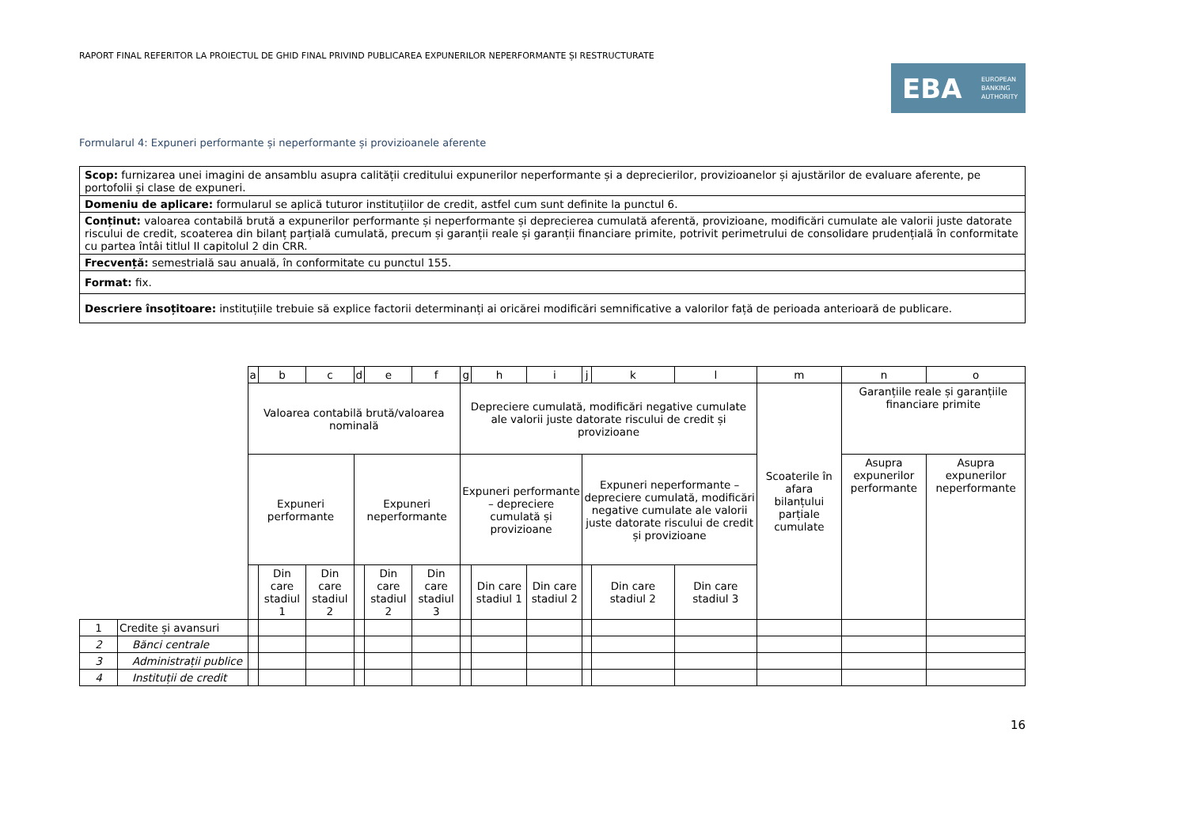RAPORT FINAL REFERITOR LA PROIECTUL DE GHID FINAL PRIVIND PUBLICAREA EXPUNERILOR NEPERFORMANTE ȘI RESTRUCTURATE
EBA EUROPEAN
BANKING
AUTHORITY
Formularul 4: Expuneri performante și neperformante și provizioanele aferente
| Scop: furnizarea unei imagini de ansamblu asupra calității creditului expunerilor neperformante și a deprecierilor, provizioanelor și ajustărilor de evaluare aferente, pe portofolii și clase de expuneri. |
| Domeniu de aplicare: formularul se aplică tuturor instituțiilor de credit, astfel cum sunt definite la punctul 6. |
| Conținut: valoarea contabilă brută a expunerilor performante și neperformante și deprecierea cumulată aferentă, provizioane, modificări cumulate ale valorii juste datorate riscului de credit, scoaterea din bilanț parțială cumulată, precum și garanții reale și garanții financiare primite, potrivit perimetrului de consolidare prudențială în conformitate cu partea întâi titlul II capitolul 2 din CRR. |
| Frecvență: semestrială sau anuală, în conformitate cu punctul 155. |
| Format: fix. |
| Descriere însoțitoare: instituțiile trebuie să explice factorii determinanți ai oricărei modificări semnificative a valorilor față de perioada anterioară de publicare. |
| | | a | b | c | d | e | f | g | h | i | j | k | l | m | n | o |
| | | Valoarea contabilă brută/valoarea nominală | | | | | | Depreciere cumulată, modificări negative cumulate ale valorii juste datorate riscului de credit și provizioane | | | | | | Scoaterile în afara bilanțului parțiale cumulate | Garanțiile reale și garanțiile financiare primite | |
| | | Expuneri performante | | | Expuneri neperformante | | | Expuneri performante – depreciere cumulată și provizioane | | | Expuneri neperformante – depreciere cumulată, modificări negative cumulate ale valorii juste datorate riscului de credit și provizioane | | | | Asupra expunerilor performante | Asupra expunerilor neperformante |
| | | | Din care stadiul 1 | Din care stadiul 2 | | Din care stadiul 2 | Din care stadiul 3 | | Din care stadiul 1 | Din care stadiul 2 | | Din care stadiul 2 | Din care stadiul 3 | | | |
| 1 | Credite și avansuri | | | | | | | | | | | | | | | |
| 2 | Bănci centrale | | | | | | | | | | | | | | | |
| 3 | Administrații publice | | | | | | | | | | | | | | | |
| 4 | Instituții de credit | | | | | | | | | | | | | | | |
16